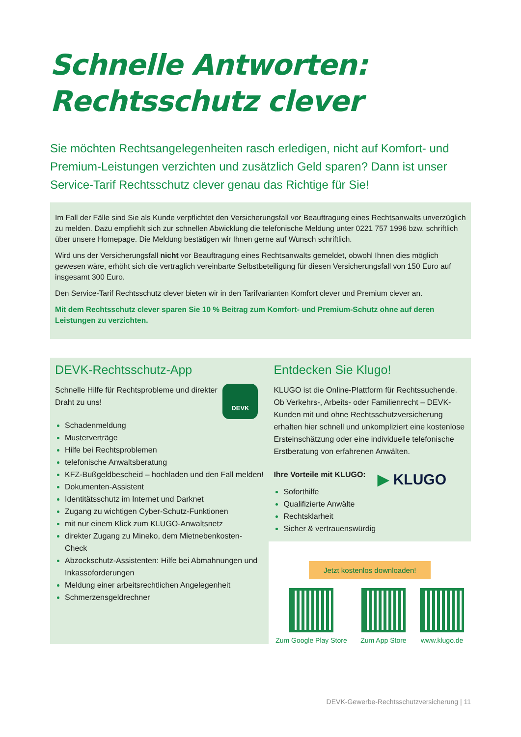Schnelle Antworten:
Rechtsschutz clever
Sie möchten Rechtsangelegenheiten rasch erledigen, nicht auf Komfort- und Premium-Leistungen verzichten und zusätzlich Geld sparen? Dann ist unser Service-Tarif Rechtsschutz clever genau das Richtige für Sie!
Im Fall der Fälle sind Sie als Kunde verpflichtet den Versicherungsfall vor Beauftragung eines Rechtsanwalts unverzüglich zu melden. Dazu empfiehlt sich zur schnellen Abwicklung die telefonische Meldung unter 0221 757 1996 bzw. schriftlich über unsere Homepage. Die Meldung bestätigen wir Ihnen gerne auf Wunsch schriftlich.
Wird uns der Versicherungsfall nicht vor Beauftragung eines Rechtsanwalts gemeldet, obwohl Ihnen dies möglich gewesen wäre, erhöht sich die vertraglich vereinbarte Selbstbeteiligung für diesen Versicherungsfall von 150 Euro auf insgesamt 300 Euro.
Den Service-Tarif Rechtsschutz clever bieten wir in den Tarifvarianten Komfort clever und Premium clever an.
Mit dem Rechtsschutz clever sparen Sie 10 % Beitrag zum Komfort- und Premium-Schutz ohne auf deren Leistungen zu verzichten.
DEVK-Rechtsschutz-App
DEVK
Schnelle Hilfe für Rechtsprobleme und direkter Draht zu uns!
Schadenmeldung
Musterverträge
Hilfe bei Rechtsproblemen
telefonische Anwaltsberatung
KFZ-Bußgeldbescheid – hochladen und den Fall melden!
Dokumenten-Assistent
Identitätsschutz im Internet und Darknet
Zugang zu wichtigen Cyber-Schutz-Funktionen
mit nur einem Klick zum KLUGO-Anwaltsnetz
direkter Zugang zu Mineko, dem Mietnebenkosten-Check
Abzockschutz-Assistenten: Hilfe bei Abmahnungen und Inkassoforderungen
Meldung einer arbeitsrechtlichen Angelegenheit
Schmerzensgeldrechner
Entdecken Sie Klugo!
KLUGO ist die Online-Plattform für Rechtssuchende. Ob Verkehrs-, Arbeits- oder Familienrecht – DEVK-Kunden mit und ohne Rechtsschutzversicherung erhalten hier schnell und unkompliziert eine kostenlose Ersteinschätzung oder eine individuelle telefonische Erstberatung von erfahrenen Anwälten.
▶ KLUGO
Ihre Vorteile mit KLUGO:
Soforthilfe
Qualifizierte Anwälte
Rechtsklarheit
Sicher & vertrauenswürdig
Jetzt kostenlos downloaden!
Zum Google Play Store Zum App Store www.klugo.de
DEVK-Gewerbe-Rechtsschutzversicherung | 11